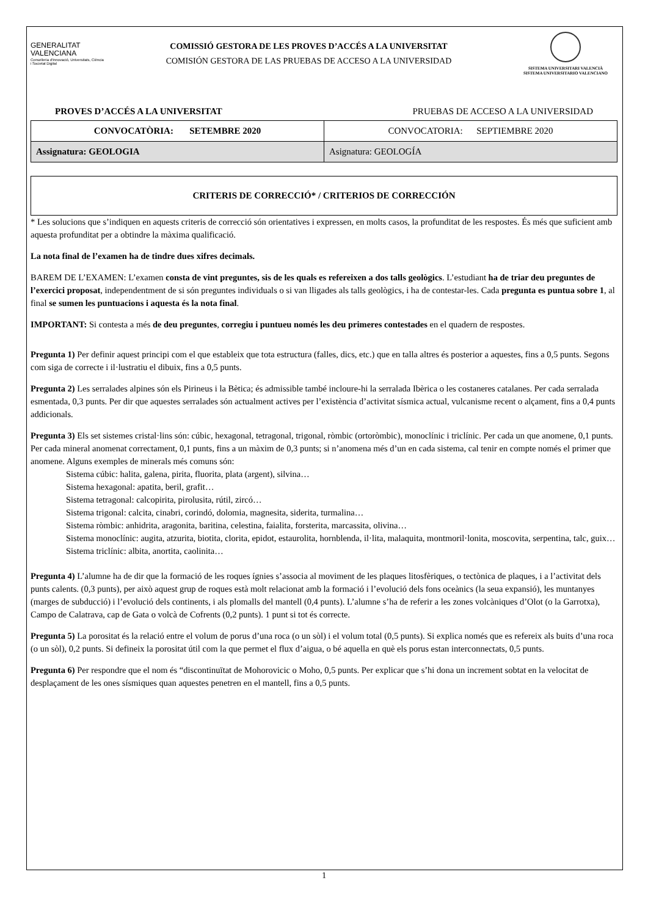GENERALITAT
VALENCIANA
Conselleria d'Innovació, Universitats, Ciència i Societat Digital
COMISSIÓ GESTORA DE LES PROVES D’ACCÉS A LA UNIVERSITAT
COMISIÓN GESTORA DE LAS PRUEBAS DE ACCESO A LA UNIVERSIDAD
SISTEMA UNIVERSITARI VALENCIÀ
SISTEMA UNIVERSITARIO VALENCIANO
PROVES D’ACCÉS A LA UNIVERSITAT PRUEBAS DE ACCESO A LA UNIVERSIDAD
| CONVOCATÒRIA: SETEMBRE 2020 | CONVOCATORIA: SEPTIEMBRE 2020 |
| Assignatura: GEOLOGIA | Asignatura: GEOLOGÍA |
CRITERIS DE CORRECCIÓ* / CRITERIOS DE CORRECCIÓN
* Les solucions que s’indiquen en aquests criteris de correcció són orientatives i expressen, en molts casos, la profunditat de les respostes. És més que suficient amb aquesta profunditat per a obtindre la màxima qualificació.
La nota final de l’examen ha de tindre dues xifres decimals.
BAREM DE L’EXAMEN: L’examen consta de vint preguntes, sis de les quals es refereixen a dos talls geològics. L’estudiant ha de triar deu preguntes de l’exercici proposat, independentment de si són preguntes individuals o si van lligades als talls geològics, i ha de contestar-les. Cada pregunta es puntua sobre 1, al final se sumen les puntuacions i aquesta és la nota final.
IMPORTANT: Si contesta a més de deu preguntes, corregiu i puntueu només les deu primeres contestades en el quadern de respostes.
Pregunta 1) Per definir aquest principi com el que estableix que tota estructura (falles, dics, etc.) que en talla altres és posterior a aquestes, fins a 0,5 punts. Segons com siga de correcte i il·lustratiu el dibuix, fins a 0,5 punts.
Pregunta 2) Les serralades alpines són els Pirineus i la Bètica; és admissible també incloure-hi la serralada Ibèrica o les costaneres catalanes. Per cada serralada esmentada, 0,3 punts. Per dir que aquestes serralades són actualment actives per l’existència d’activitat sísmica actual, vulcanisme recent o alçament, fins a 0,4 punts addicionals.
Pregunta 3) Els set sistemes cristal·lins són: cúbic, hexagonal, tetragonal, trigonal, ròmbic (ortoròmbic), monoclínic i triclínic. Per cada un que anomene, 0,1 punts. Per cada mineral anomenat correctament, 0,1 punts, fins a un màxim de 0,3 punts; si n’anomena més d’un en cada sistema, cal tenir en compte només el primer que anomene. Alguns exemples de minerals més comuns són:
Sistema cúbic: halita, galena, pirita, fluorita, plata (argent), silvina…
Sistema hexagonal: apatita, beril, grafit…
Sistema tetragonal: calcopirita, pirolusita, rútil, zircó…
Sistema trigonal: calcita, cinabri, corindó, dolomia, magnesita, siderita, turmalina…
Sistema ròmbic: anhidrita, aragonita, baritina, celestina, faialita, forsterita, marcassita, olivina…
Sistema monoclínic: augita, atzurita, biotita, clorita, epidot, estaurolita, hornblenda, il·lita, malaquita, montmoril·lonita, moscovita, serpentina, talc, guix…
Sistema triclínic: albita, anortita, caolinita…
Pregunta 4) L’alumne ha de dir que la formació de les roques ígnies s’associa al moviment de les plaques litosfèriques, o tectònica de plaques, i a l’activitat dels punts calents. (0,3 punts), per això aquest grup de roques està molt relacionat amb la formació i l’evolució dels fons oceànics (la seua expansió), les muntanyes (marges de subducció) i l’evolució dels continents, i als plomalls del mantell (0,4 punts). L’alumne s’ha de referir a les zones volcàniques d’Olot (o la Garrotxa), Campo de Calatrava, cap de Gata o volcà de Cofrents (0,2 punts). 1 punt si tot és correcte.
Pregunta 5) La porositat és la relació entre el volum de porus d’una roca (o un sòl) i el volum total (0,5 punts). Si explica només que es refereix als buits d’una roca (o un sòl), 0,2 punts. Si defineix la porositat útil com la que permet el flux d’aigua, o bé aquella en què els porus estan interconnectats, 0,5 punts.
Pregunta 6) Per respondre que el nom és “discontinuïtat de Mohorovicic o Moho, 0,5 punts. Per explicar que s’hi dona un increment sobtat en la velocitat de desplaçament de les ones sísmiques quan aquestes penetren en el mantell, fins a 0,5 punts.
1